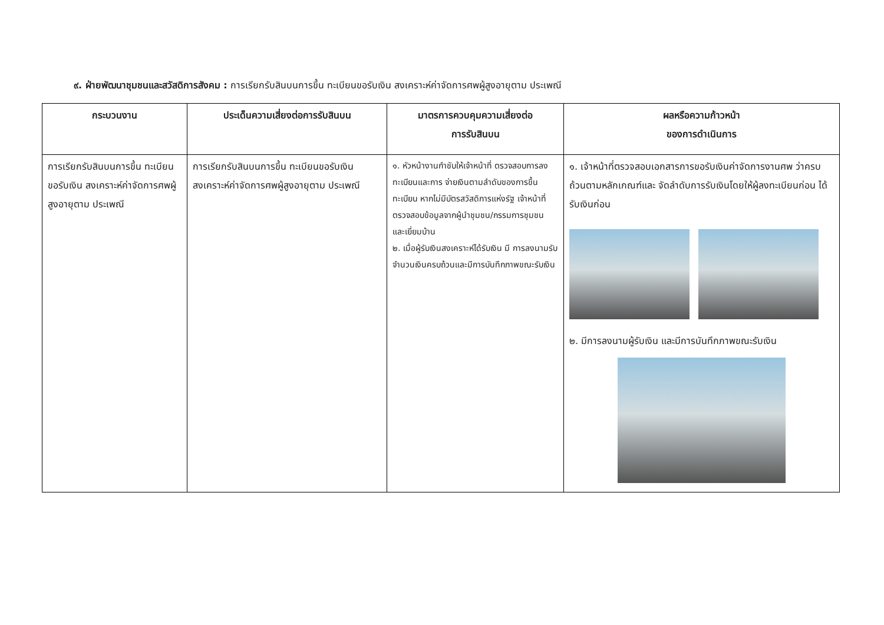๙. ฝ่ายพัฒนาชุมชนและสวัสดิการสังคม : การเรียกรับสินบนการขึ้น ทะเบียนขอรับเงิน สงเคราะห์ค่าจัดการศพผู้สูงอายุตาม ประเพณี
| กระบวนงาน | ประเด็นความเสี่ยงต่อการรับสินบน | มาตรการควบคุมความเสี่ยงต่อ การรับสินบน | ผลหรือความก้าวหน้า ของการดำเนินการ |
| --- | --- | --- | --- |
| การเรียกรับสินบนการขึ้น ทะเบียนขอรับเงิน สงเคราะห์ค่าจัดการศพผู้สูงอายุตาม ประเพณี | การเรียกรับสินบนการขึ้น ทะเบียนขอรับเงิน สงเคราะห์ค่าจัดการศพผู้สูงอายุตาม ประเพณี | ๑. หัวหน้างานกำชับให้เจ้าหน้าที่ ตรวจสอบการลงทะเบียนและการ จ่ายเงินตามลำดับของการขึ้นทะเบียน หากไม่มีบัตรสวัสดิการแห่งรัฐ เจ้าหน้าที่ตรวจสอบข้อมูลจากผู้นำชุมชน/กรรมการชุมชน และเยี่ยมบ้าน ๒. เมื่อผู้รับเงินสงเคราะห์ได้รับเงิน มี การลงนามรับจำนวนเงินครบถ้วนและมีการบันทึกภาพขณะรับเงิน | ๑. เจ้าหน้าที่ตรวจสอบเอกสารการขอรับเงินค่าจัดการงานศพ ว่าครบถ้วนตามหลักเกณฑ์และ จัดลำดับการรับเงินโดยให้ผู้ลงทะเบียนก่อน ได้รับเงินก่อน ๒. มีการลงนามผู้รับเงิน และมีการบันทึกภาพขณะรับเงิน |